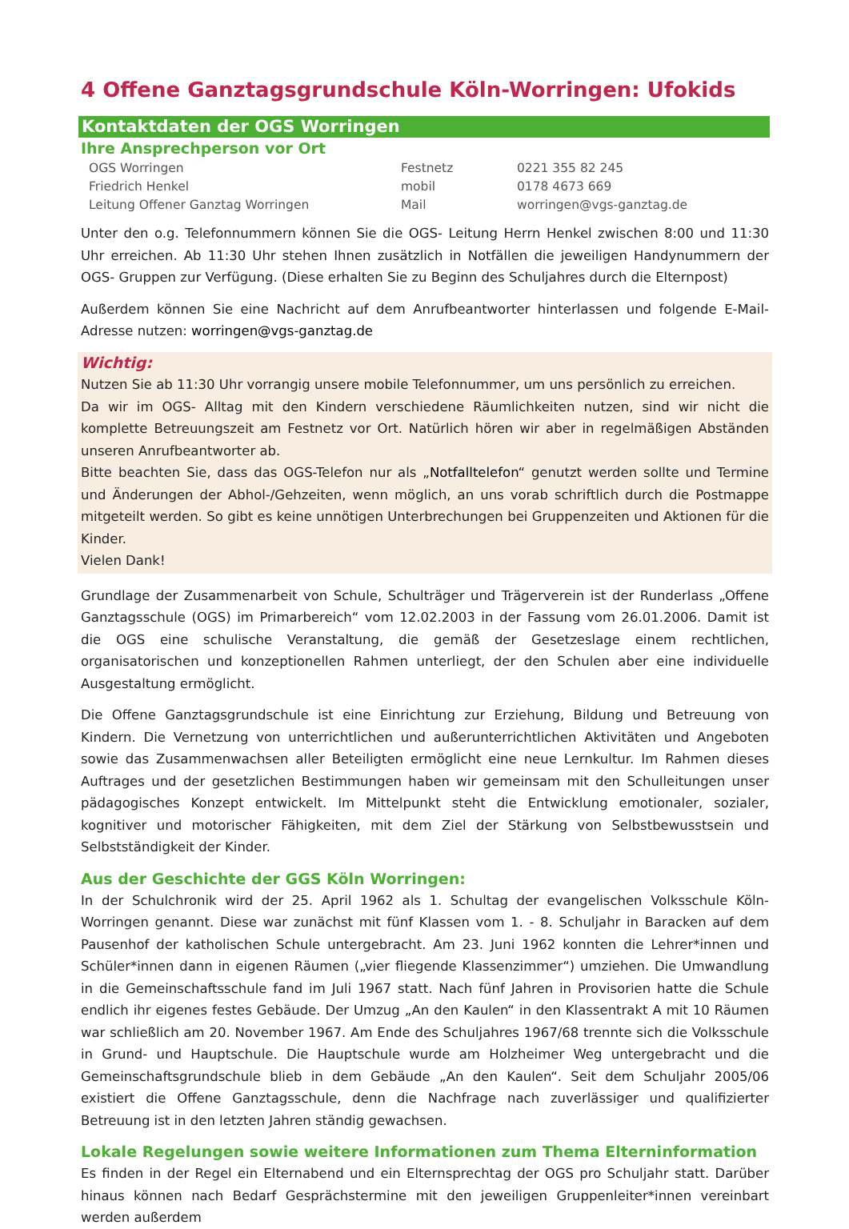4 Offene Ganztagsgrundschule Köln-Worringen: Ufokids
Kontaktdaten der OGS Worringen
Ihre Ansprechperson vor Ort
| OGS Worringen | Festnetz | 0221 355 82 245 |
| Friedrich Henkel | mobil | 0178 4673 669 |
| Leitung Offener Ganztag Worringen | Mail | worringen@vgs-ganztag.de |
Unter den o.g. Telefonnummern können Sie die OGS- Leitung Herrn Henkel zwischen 8:00 und 11:30 Uhr erreichen. Ab 11:30 Uhr stehen Ihnen zusätzlich in Notfällen die jeweiligen Handynummern der OGS- Gruppen zur Verfügung. (Diese erhalten Sie zu Beginn des Schuljahres durch die Elternpost)
Außerdem können Sie eine Nachricht auf dem Anrufbeantworter hinterlassen und folgende E-Mail- Adresse nutzen: worringen@vgs-ganztag.de
Wichtig:
Nutzen Sie ab 11:30 Uhr vorrangig unsere mobile Telefonnummer, um uns persönlich zu erreichen.
Da wir im OGS- Alltag mit den Kindern verschiedene Räumlichkeiten nutzen, sind wir nicht die komplette Betreuungszeit am Festnetz vor Ort. Natürlich hören wir aber in regelmäßigen Abständen unseren Anrufbeantworter ab.
Bitte beachten Sie, dass das OGS-Telefon nur als „Notfalltelefon“ genutzt werden sollte und Termine und Änderungen der Abhol-/Gehzeiten, wenn möglich, an uns vorab schriftlich durch die Postmappe mitgeteilt werden. So gibt es keine unnötigen Unterbrechungen bei Gruppenzeiten und Aktionen für die Kinder.
Vielen Dank!
Grundlage der Zusammenarbeit von Schule, Schulträger und Trägerverein ist der Runderlass „Offene Ganztagsschule (OGS) im Primarbereich“ vom 12.02.2003 in der Fassung vom 26.01.2006. Damit ist die OGS eine schulische Veranstaltung, die gemäß der Gesetzeslage einem rechtlichen, organisatorischen und konzeptionellen Rahmen unterliegt, der den Schulen aber eine individuelle Ausgestaltung ermöglicht.
Die Offene Ganztagsgrundschule ist eine Einrichtung zur Erziehung, Bildung und Betreuung von Kindern. Die Vernetzung von unterrichtlichen und außerunterrichtlichen Aktivitäten und Angeboten sowie das Zusammenwachsen aller Beteiligten ermöglicht eine neue Lernkultur. Im Rahmen dieses Auftrages und der gesetzlichen Bestimmungen haben wir gemeinsam mit den Schulleitungen unser pädagogisches Konzept entwickelt. Im Mittelpunkt steht die Entwicklung emotionaler, sozialer, kognitiver und motorischer Fähigkeiten, mit dem Ziel der Stärkung von Selbstbewusstsein und Selbstständigkeit der Kinder.
Aus der Geschichte der GGS Köln Worringen:
In der Schulchronik wird der 25. April 1962 als 1. Schultag der evangelischen Volksschule Köln-Worringen genannt. Diese war zunächst mit fünf Klassen vom 1. - 8. Schuljahr in Baracken auf dem Pausenhof der katholischen Schule untergebracht. Am 23. Juni 1962 konnten die Lehrer*innen und Schüler*innen dann in eigenen Räumen („vier fliegende Klassenzimmer“) umziehen. Die Umwandlung in die Gemeinschaftsschule fand im Juli 1967 statt. Nach fünf Jahren in Provisorien hatte die Schule endlich ihr eigenes festes Gebäude. Der Umzug „An den Kaulen“ in den Klassentrakt A mit 10 Räumen war schließlich am 20. November 1967. Am Ende des Schuljahres 1967/68 trennte sich die Volksschule in Grund- und Hauptschule. Die Hauptschule wurde am Holzheimer Weg untergebracht und die Gemeinschaftsgrundschule blieb in dem Gebäude „An den Kaulen“. Seit dem Schuljahr 2005/06 existiert die Offene Ganztagsschule, denn die Nachfrage nach zuverlässiger und qualifizierter Betreuung ist in den letzten Jahren ständig gewachsen.
Lokale Regelungen sowie weitere Informationen zum Thema Elterninformation
Es finden in der Regel ein Elternabend und ein Elternsprechtag der OGS pro Schuljahr statt. Darüber hinaus können nach Bedarf Gesprächstermine mit den jeweiligen Gruppenleiter*innen vereinbart werden außerdem